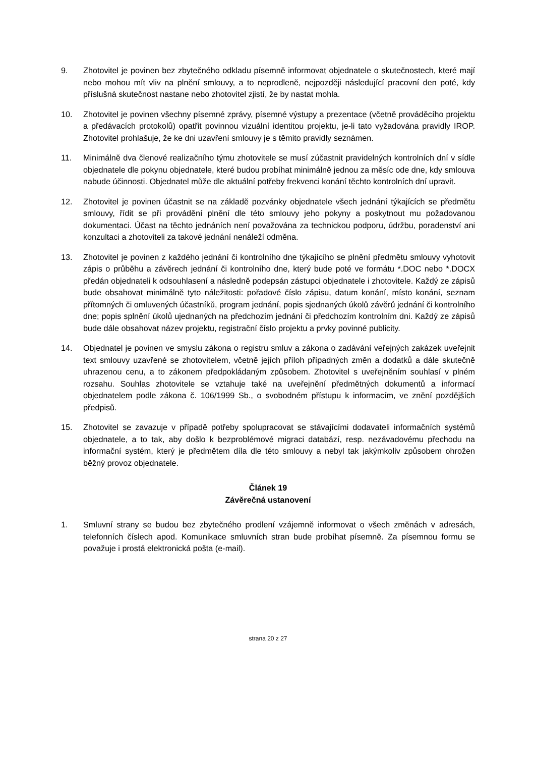9. Zhotovitel je povinen bez zbytečného odkladu písemně informovat objednatele o skutečnostech, které mají nebo mohou mít vliv na plnění smlouvy, a to neprodleně, nejpozději následující pracovní den poté, kdy příslušná skutečnost nastane nebo zhotovitel zjistí, že by nastat mohla.
10. Zhotovitel je povinen všechny písemné zprávy, písemné výstupy a prezentace (včetně prováděcího projektu a předávacích protokolů) opatřit povinnou vizuální identitou projektu, je-li tato vyžadována pravidly IROP. Zhotovitel prohlašuje, že ke dni uzavření smlouvy je s těmito pravidly seznámen.
11. Minimálně dva členové realizačního týmu zhotovitele se musí zúčastnit pravidelných kontrolních dní v sídle objednatele dle pokynu objednatele, které budou probíhat minimálně jednou za měsíc ode dne, kdy smlouva nabude účinnosti. Objednatel může dle aktuální potřeby frekvenci konání těchto kontrolních dní upravit.
12. Zhotovitel je povinen účastnit se na základě pozvánky objednatele všech jednání týkajících se předmětu smlouvy, řídit se při provádění plnění dle této smlouvy jeho pokyny a poskytnout mu požadovanou dokumentaci. Účast na těchto jednáních není považována za technickou podporu, údržbu, poradenství ani konzultaci a zhotoviteli za takové jednání nenáleží odměna.
13. Zhotovitel je povinen z každého jednání či kontrolního dne týkajícího se plnění předmětu smlouvy vyhotovit zápis o průběhu a závěrech jednání či kontrolního dne, který bude poté ve formátu *.DOC nebo *.DOCX předán objednateli k odsouhlasení a následně podepsán zástupci objednatele i zhotovitele. Každý ze zápisů bude obsahovat minimálně tyto náležitosti: pořadové číslo zápisu, datum konání, místo konání, seznam přítomných či omluvených účastníků, program jednání, popis sjednaných úkolů závěrů jednání či kontrolního dne; popis splnění úkolů ujednaných na předchozím jednání či předchozím kontrolním dni. Každý ze zápisů bude dále obsahovat název projektu, registrační číslo projektu a prvky povinné publicity.
14. Objednatel je povinen ve smyslu zákona o registru smluv a zákona o zadávání veřejných zakázek uveřejnit text smlouvy uzavřené se zhotovitelem, včetně jejích příloh případných změn a dodatků a dále skutečně uhrazenou cenu, a to zákonem předpokládaným způsobem. Zhotovitel s uveřejněním souhlasí v plném rozsahu. Souhlas zhotovitele se vztahuje také na uveřejnění předmětných dokumentů a informací objednatelem podle zákona č. 106/1999 Sb., o svobodném přístupu k informacím, ve znění pozdějších předpisů.
15. Zhotovitel se zavazuje v případě potřeby spolupracovat se stávajícími dodavateli informačních systémů objednatele, a to tak, aby došlo k bezproblémové migraci databází, resp. nezávadovému přechodu na informační systém, který je předmětem díla dle této smlouvy a nebyl tak jakýmkoliv způsobem ohrožen běžný provoz objednatele.
Článek 19
Závěrečná ustanovení
1. Smluvní strany se budou bez zbytečného prodlení vzájemně informovat o všech změnách v adresách, telefonních číslech apod. Komunikace smluvních stran bude probíhat písemně. Za písemnou formu se považuje i prostá elektronická pošta (e-mail).
strana 20 z 27